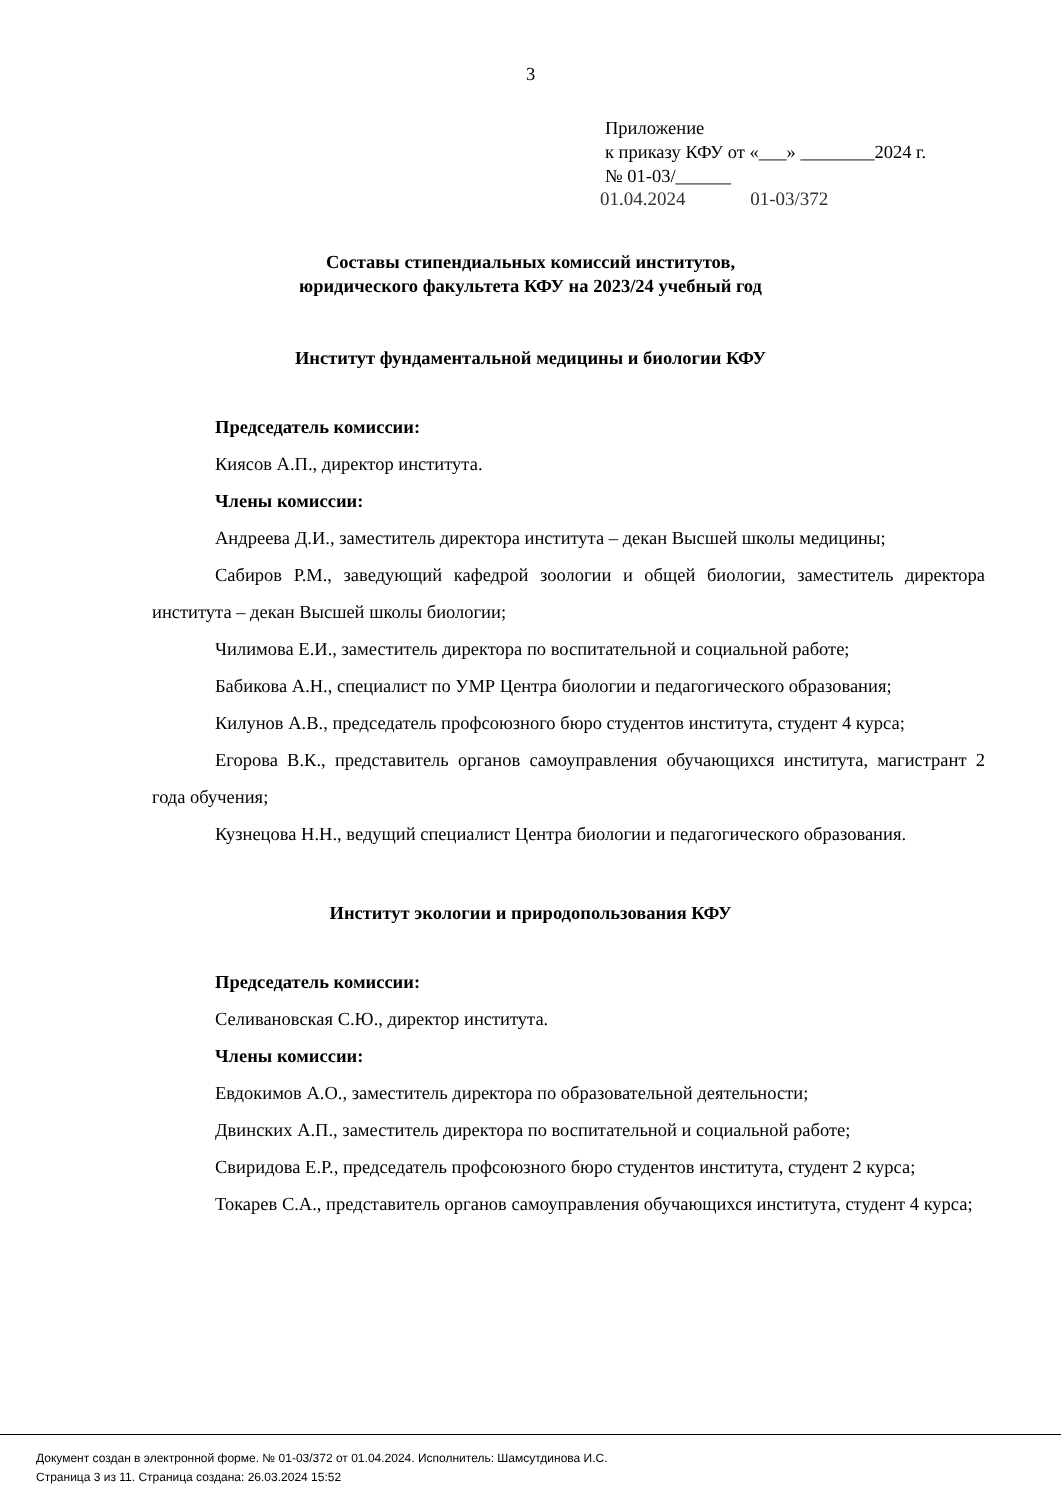3
Приложение
к приказу КФУ от «___» ________2024 г.
№ 01-03/______
01.04.2024 01-03/372
Составы стипендиальных комиссий институтов,
юридического факультета КФУ на 2023/24 учебный год
Институт фундаментальной медицины и биологии КФУ
Председатель комиссии:
Киясов А.П., директор института.
Члены комиссии:
Андреева Д.И., заместитель директора института – декан Высшей школы медицины;
Сабиров Р.М., заведующий кафедрой зоологии и общей биологии, заместитель директора института – декан Высшей школы биологии;
Чилимова Е.И., заместитель директора по воспитательной и социальной работе;
Бабикова А.Н., специалист по УМР Центра биологии и педагогического образования;
Килунов А.В., председатель профсоюзного бюро студентов института, студент 4 курса;
Егорова В.К., представитель органов самоуправления обучающихся института, магистрант 2 года обучения;
Кузнецова Н.Н., ведущий специалист Центра биологии и педагогического образования.
Институт экологии и природопользования КФУ
Председатель комиссии:
Селивановская С.Ю., директор института.
Члены комиссии:
Евдокимов А.О., заместитель директора по образовательной деятельности;
Двинских А.П., заместитель директора по воспитательной и социальной работе;
Свиридова Е.Р., председатель профсоюзного бюро студентов института, студент 2 курса;
Токарев С.А., представитель органов самоуправления обучающихся института, студент 4 курса;
Документ создан в электронной форме. № 01-03/372 от 01.04.2024. Исполнитель: Шамсутдинова И.С.
Страница 3 из 11. Страница создана: 26.03.2024 15:52